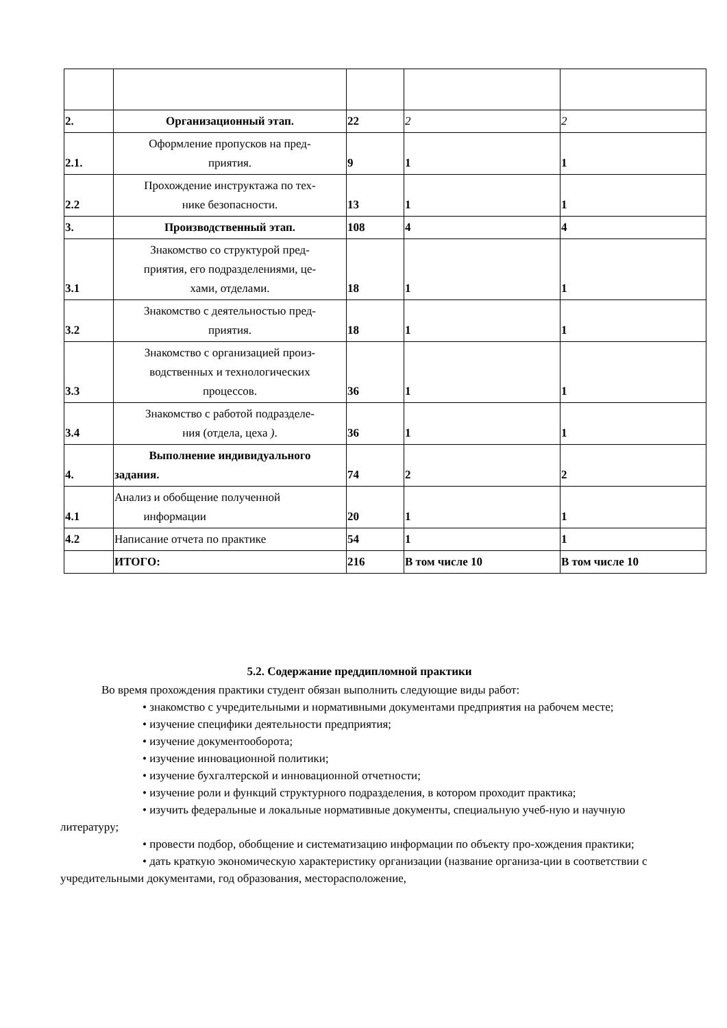| 2. | Организационный этап. | 22 | 2 | 2 |
| 2.1. | Оформление пропусков на пред- приятия. | 9 | 1 | 1 |
| 2.2 | Прохождение инструктажа по тех- нике безопасности. | 13 | 1 | 1 |
| 3. | Производственный этап. | 108 | 4 | 4 |
| 3.1 | Знакомство со структурой пред- приятия, его подразделениями, це- хами, отделами. | 18 | 1 | 1 |
| 3.2 | Знакомство с деятельностью пред- приятия. | 18 | 1 | 1 |
| 3.3 | Знакомство с организацией произ- водственных и технологических процессов. | 36 | 1 | 1 |
| 3.4 | Знакомство с работой подразделе- ния (отдела, цеха ) . | 36 | 1 | 1 |
| 4. | Выполнение индивидуального задания. | 74 | 2 | 2 |
| 4.1 | Анализ и обобщение полученной информации | 20 | 1 | 1 |
| 4.2 | Написание отчета по практике | 54 | 1 | 1 |
| | ИТОГО: | 216 | В том числе 10 | В том числе 10 |
5.2. Содержание преддипломной практики
Во время прохождения практики студент обязан выполнить следующие виды работ:
• знакомство с учредительными и нормативными документами предприятия на рабочем месте;
• изучение специфики деятельности предприятия;
• изучение документооборота;
• изучение инновационной политики;
• изучение бухгалтерской и инновационной отчетности;
• изучение роли и функций структурного подразделения, в котором проходит практика;
• изучить федеральные и локальные нормативные документы, специальную учеб-ную и научную литературу;
• провести подбор, обобщение и систематизацию информации по объекту про-хождения практики;
• дать краткую экономическую характеристику организации (название организа-ции в соответствии с учредительными документами, год образования, месторасположение,